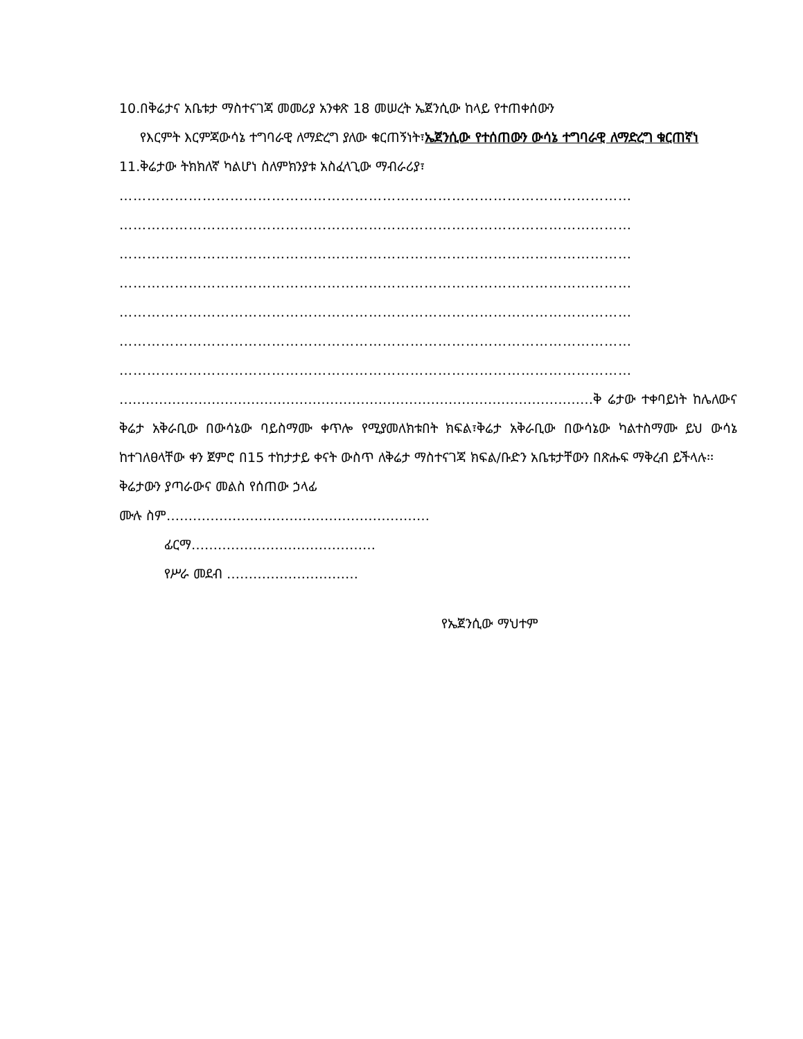10.በቅሬታና አቤቱታ ማስተናገጃ መመሪያ አንቀጽ 18 መሠረት ኤጀንሲው ከላይ የተጠቀሰውን
የእርምት እርምጃውሳኔ ተግባራዊ ለማድረግ ያለው ቁርጠኝነት፣ኤጀንሲው የተሰጠውን ውሳኔ ተግባራዊ ለማድረግ ቁርጠኛነ
11.ቅሬታው ትክክለኛ ካልሆነ ስለምክንያቱ አስፈላጊው ማብራሪያ፣
…………………………………………………………………………………………………
…………………………………………………………………………………………………
…………………………………………………………………………………………………
…………………………………………………………………………………………………
…………………………………………………………………………………………………
…………………………………………………………………………………………………
…………………………………………………………………………………………………
………………………………………………………………………………………………ቅ ሬታው ተቀባይነት ከሌለውና ቅሬታ አቅራቢው በውሳኔው ባይስማሙ ቀጥሎ የሚያመለክቱበት ክፍል፣ቅሬታ አቅራቢው በውሳኔው ካልተስማሙ ይህ ውሳኔ ከተገለፀላቸው ቀን ጀምሮ በ15 ተከታታይ ቀናት ውስጥ ለቅሬታ ማስተናገጃ ክፍል/ቡድን አቤቱታቸውን በጽሑፍ ማቅረብ ይችላሉ፡፡
ቅሬታውን ያጣራውና መልስ የሰጠው ኃላፊ
ሙሉ ስም……………………………………………………
ፊርማ……………………………………
የሥራ መደብ …………………………
የኤጀንሲው ማህተም